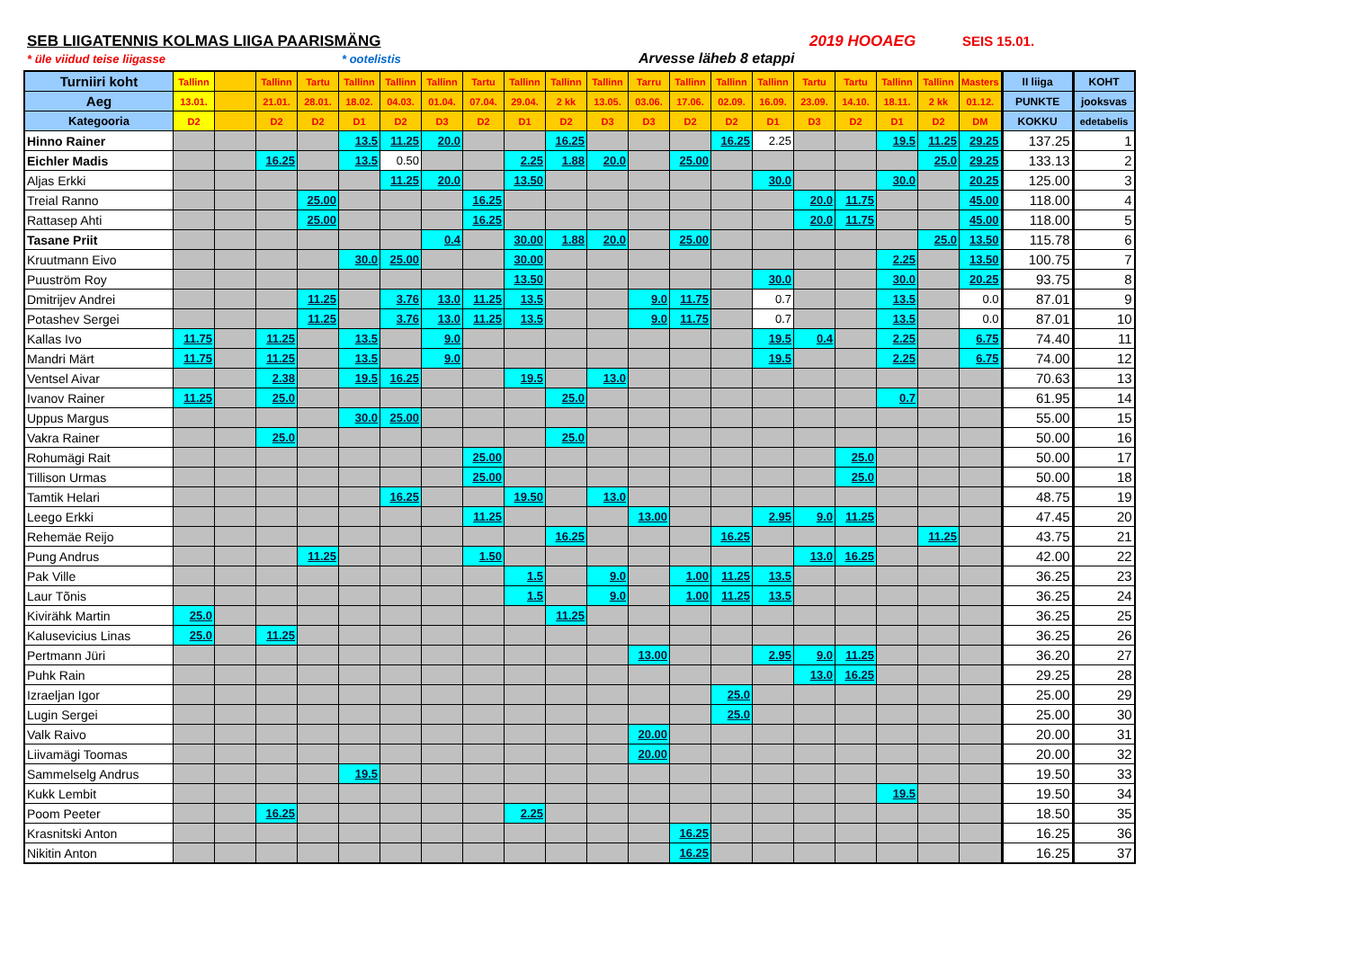SEB LIIGATENNIS KOLMAS LIIGA PAARISMÄNG 2019 HOOAEG SEIS 15.01.
* üle viidud teise liigasse * ootelistis Arvesse läheb 8 etappi
| Turniiri koht | Tallinn | | Tallinn | Tartu | Tallinn | Tallinn | Tallinn | Tartu | Tallinn | Tallinn | Tallinn | Tarru | Tallinn | Tallinn | Tallinn | Tartu | Tartu | Tallinn | Tallinn | Masters | II liiga | KOHT |
| --- | --- | --- | --- | --- | --- | --- | --- | --- | --- | --- | --- | --- | --- | --- | --- | --- | --- | --- | --- | --- | --- | --- |
| Aeg | 13.01. | | 21.01. | 28.01. | 18.02. | 04.03. | 01.04. | 07.04. | 29.04. | 2 kk | 13.05. | 03.06. | 17.06. | 02.09. | 16.09. | 23.09. | 14.10. | 18.11. | 2 kk | 01.12. | PUNKTE | jooksvas |
| Kategooria | D2 | | D2 | D2 | D1 | D2 | D3 | D2 | D1 | D2 | D3 | D3 | D2 | D2 | D1 | D3 | D2 | D1 | D2 | DM | KOKKU | edetabelis |
| Hinno Rainer | | | | | 13.5 | 11.25 | 20.0 | | | 16.25 | | | | 16.25 | 2.25 | | | 19.5 | 11.25 | 29.25 | 137.25 | 1 |
| Eichler Madis | | | 16.25 | | 13.5 | 0.50 | | | 2.25 | 1.88 | 20.0 | | 25.00 | | | | | | 25.0 | 29.25 | 133.13 | 2 |
| Aljas Erkki | | | | | | 11.25 | 20.0 | | 13.50 | | | | | | 30.0 | | | 30.0 | | 20.25 | 125.00 | 3 |
| Treial Ranno | | | | 25.00 | | | | 16.25 | | | | | | | | 20.0 | 11.75 | | | 45.00 | 118.00 | 4 |
| Rattasep Ahti | | | | 25.00 | | | | 16.25 | | | | | | | | 20.0 | 11.75 | | | 45.00 | 118.00 | 5 |
| Tasane Priit | | | | | | | 0.4 | | 30.00 | 1.88 | 20.0 | | 25.00 | | | | | | 25.0 | 13.50 | 115.78 | 6 |
| Kruutmann Eivo | | | | | 30.0 | 25.00 | | | 30.00 | | | | | | | | | 2.25 | | 13.50 | 100.75 | 7 |
| Puuström Roy | | | | | | | | | 13.50 | | | | | | 30.0 | | | 30.0 | | 20.25 | 93.75 | 8 |
| Dmitrijev Andrei | | | | 11.25 | | 3.76 | 13.0 | 11.25 | 13.5 | | | 9.0 | 11.75 | | 0.7 | | | 13.5 | | 0.0 | 87.01 | 9 |
| Potashev Sergei | | | | 11.25 | | 3.76 | 13.0 | 11.25 | 13.5 | | | 9.0 | 11.75 | | 0.7 | | | 13.5 | | 0.0 | 87.01 | 10 |
| Kallas Ivo | 11.75 | | 11.25 | | 13.5 | | 9.0 | | | | | | | | 19.5 | 0.4 | | 2.25 | | 6.75 | 74.40 | 11 |
| Mandri Märt | 11.75 | | 11.25 | | 13.5 | | 9.0 | | | | | | | | 19.5 | | | 2.25 | | 6.75 | 74.00 | 12 |
| Ventsel Aivar | | | 2.38 | | 19.5 | 16.25 | | | 19.5 | | 13.0 | | | | | | | | | | 70.63 | 13 |
| Ivanov Rainer | 11.25 | | 25.0 | | | | | | | 25.0 | | | | | | | | 0.7 | | | 61.95 | 14 |
| Uppus Margus | | | | | 30.0 | 25.00 | | | | | | | | | | | | | | | 55.00 | 15 |
| Vakra Rainer | | | 25.0 | | | | | | | 25.0 | | | | | | | | | | | 50.00 | 16 |
| Rohumägi Rait | | | | | | | | 25.00 | | | | | | | | | 25.0 | | | | 50.00 | 17 |
| Tillison Urmas | | | | | | | | 25.00 | | | | | | | | | 25.0 | | | | 50.00 | 18 |
| Tamtik Helari | | | | | | 16.25 | | | 19.50 | | 13.0 | | | | | | | | | | 48.75 | 19 |
| Leego Erkki | | | | | | | | 11.25 | | | | 13.00 | | | 2.95 | 9.0 | 11.25 | | | | 47.45 | 20 |
| Rehemäe Reijo | | | | | | | | | | 16.25 | | | | 16.25 | | | | | 11.25 | | 43.75 | 21 |
| Pung Andrus | | | | 11.25 | | | | 1.50 | | | | | | | | 13.0 | 16.25 | | | | 42.00 | 22 |
| Pak Ville | | | | | | | | | 1.5 | | 9.0 | | 1.00 | 11.25 | 13.5 | | | | | | 36.25 | 23 |
| Laur Tõnis | | | | | | | | | 1.5 | | 9.0 | | 1.00 | 11.25 | 13.5 | | | | | | 36.25 | 24 |
| Kivirähk Martin | 25.0 | | | | | | | | | 11.25 | | | | | | | | | | | 36.25 | 25 |
| Kalusevicius Linas | 25.0 | | 11.25 | | | | | | | | | | | | | | | | | | 36.25 | 26 |
| Pertmann Jüri | | | | | | | | | | | | 13.00 | | | 2.95 | 9.0 | 11.25 | | | | 36.20 | 27 |
| Puhk Rain | | | | | | | | | | | | | | | | 13.0 | 16.25 | | | | 29.25 | 28 |
| Izraeljan Igor | | | | | | | | | | | | | | 25.0 | | | | | | | 25.00 | 29 |
| Lugin Sergei | | | | | | | | | | | | | | 25.0 | | | | | | | 25.00 | 30 |
| Valk Raivo | | | | | | | | | | | | 20.00 | | | | | | | | | 20.00 | 31 |
| Liivamägi Toomas | | | | | | | | | | | | 20.00 | | | | | | | | | 20.00 | 32 |
| Sammelselg Andrus | | | | | 19.5 | | | | | | | | | | | | | | | | 19.50 | 33 |
| Kukk Lembit | | | | | | | | | | | | | | | | | | 19.5 | | | 19.50 | 34 |
| Poom Peeter | | | 16.25 | | | | | | 2.25 | | | | | | | | | | | | 18.50 | 35 |
| Krasnitski Anton | | | | | | | | | | | | | 16.25 | | | | | | | | 16.25 | 36 |
| Nikitin Anton | | | | | | | | | | | | | 16.25 | | | | | | | | 16.25 | 37 |